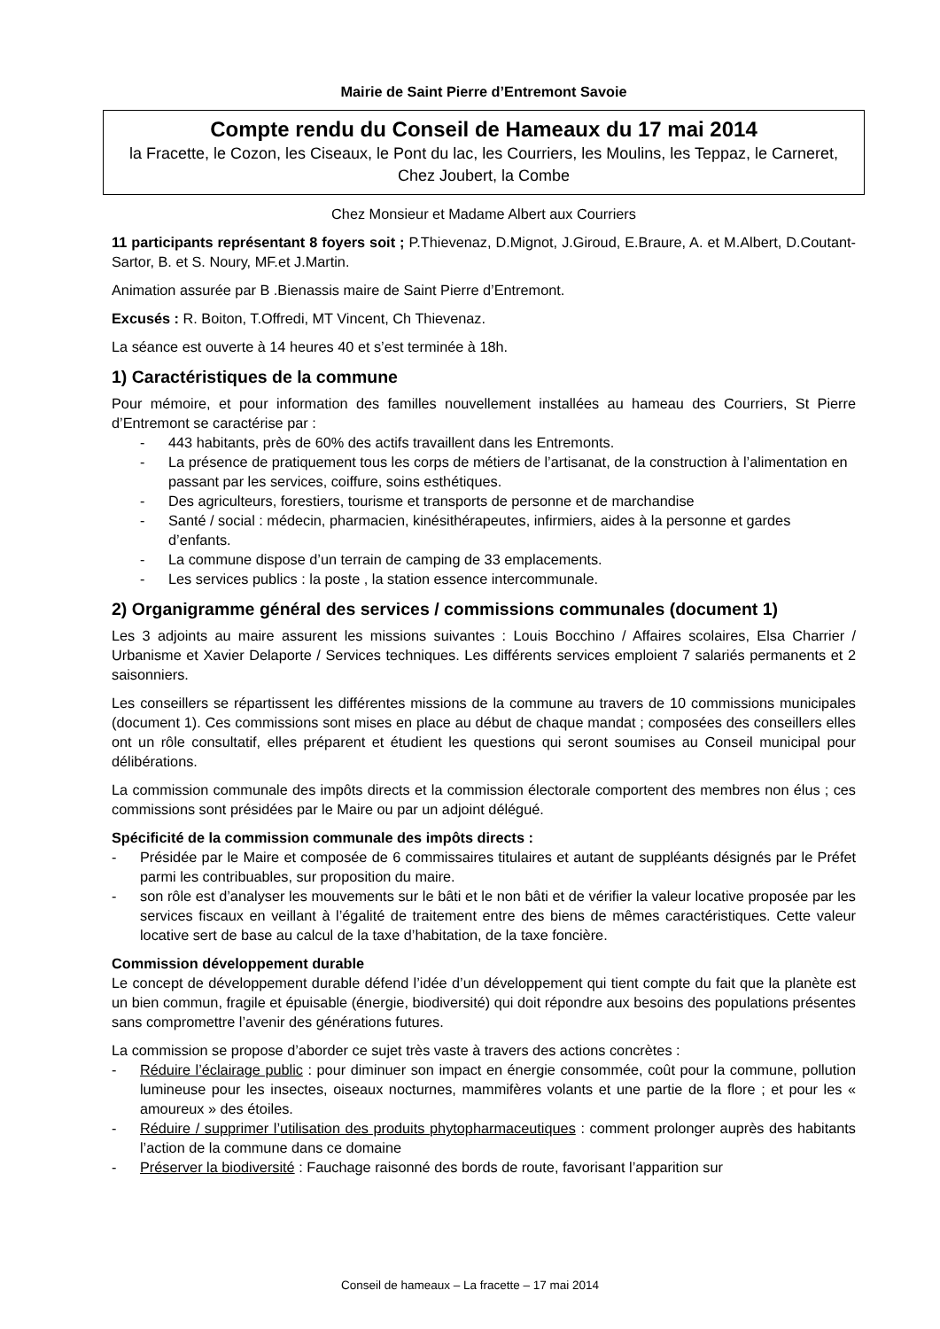Mairie de Saint Pierre d’Entremont Savoie
Compte rendu du Conseil de Hameaux du 17 mai 2014
la Fracette, le Cozon, les Ciseaux, le Pont du lac, les Courriers, les Moulins, les Teppaz, le Carneret, Chez Joubert, la Combe
Chez Monsieur et Madame Albert aux Courriers
11 participants représentant 8 foyers soit ; P.Thievenaz, D.Mignot, J.Giroud, E.Braure, A. et M.Albert, D.Coutant-Sartor, B. et S. Noury, MF.et J.Martin.
Animation assurée par B .Bienassis maire de Saint Pierre d’Entremont.
Excusés : R. Boiton, T.Offredi, MT Vincent, Ch Thievenaz.
La séance est ouverte à 14 heures 40 et s’est terminée à 18h.
1) Caractéristiques de la commune
Pour mémoire, et pour information des familles nouvellement installées au hameau des Courriers, St Pierre d’Entremont se caractérise par :
- 443 habitants, près de 60% des actifs travaillent dans les Entremonts.
- La présence de pratiquement tous les corps de métiers de l’artisanat, de la construction à l’alimentation en passant par les services, coiffure, soins esthétiques.
- Des agriculteurs, forestiers, tourisme et transports de personne et de marchandise
- Santé / social : médecin, pharmacien, kinésithérapeutes, infirmiers, aides à la personne et gardes d’enfants.
- La commune dispose d’un terrain de camping de 33 emplacements.
- Les services publics : la poste , la station essence intercommunale.
2) Organigramme général des services / commissions communales (document 1)
Les 3 adjoints au maire assurent les missions suivantes : Louis Bocchino / Affaires scolaires, Elsa Charrier / Urbanisme et Xavier Delaporte / Services techniques. Les différents services emploient 7 salariés permanents et 2 saisonniers.
Les conseillers se répartissent les différentes missions de la commune au travers de 10 commissions municipales (document 1). Ces commissions sont mises en place au début de chaque mandat ; composées des conseillers elles ont un rôle consultatif, elles préparent et étudient les questions qui seront soumises au Conseil municipal pour délibérations.
La commission communale des impôts directs et la commission électorale comportent des membres non élus ; ces commissions sont présidées par le Maire ou par un adjoint délégué.
Spécificité de la commission communale des impôts directs :
- Présidée par le Maire et composée de 6 commissaires titulaires et autant de suppléants désignés par le Préfet parmi les contribuables, sur proposition du maire.
- son rôle est d’analyser les mouvements sur le bâti et le non bâti et de vérifier la valeur locative proposée par les services fiscaux en veillant à l’égalité de traitement entre des biens de mêmes caractéristiques. Cette valeur locative sert de base au calcul de la taxe d’habitation, de la taxe foncière.
Commission développement durable
Le concept de développement durable défend l’idée d’un développement qui tient compte du fait que la planète est un bien commun, fragile et épuisable (énergie, biodiversité) qui doit répondre aux besoins des populations présentes sans compromettre l’avenir des générations futures.
La commission se propose d’aborder ce sujet très vaste à travers des actions concrètes :
- Réduire l’éclairage public : pour diminuer son impact en énergie consommée, coût pour la commune, pollution lumineuse pour les insectes, oiseaux nocturnes, mammifères volants et une partie de la flore ; et pour les « amoureux » des étoiles.
- Réduire / supprimer l’utilisation des produits phytopharmaceutiques : comment prolonger auprès des habitants l’action de la commune dans ce domaine
- Préserver la biodiversité : Fauchage raisonné des bords de route, favorisant l’apparition sur
Conseil de hameaux – La fracette – 17 mai 2014